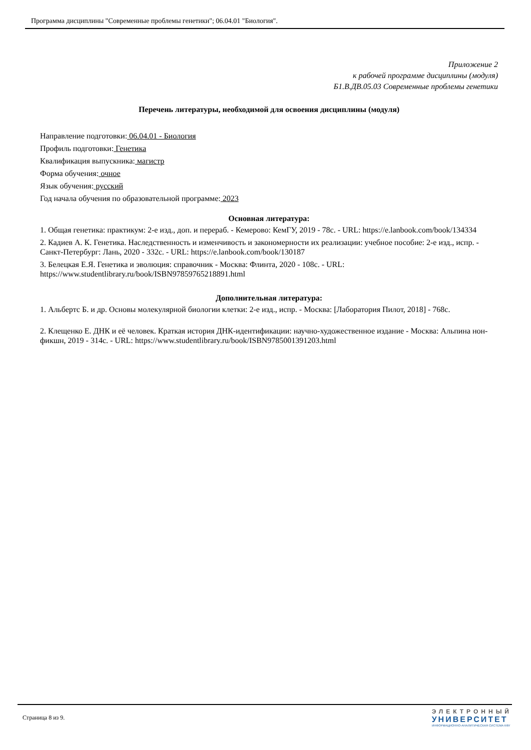Программа дисциплины "Современные проблемы генетики"; 06.04.01 "Биология".
Приложение 2
к рабочей программе дисциплины (модуля)
Б1.В.ДВ.05.03 Современные проблемы генетики
Перечень литературы, необходимой для освоения дисциплины (модуля)
Направление подготовки: 06.04.01 - Биология
Профиль подготовки: Генетика
Квалификация выпускника: магистр
Форма обучения: очное
Язык обучения: русский
Год начала обучения по образовательной программе: 2023
Основная литература:
1. Общая генетика: практикум: 2-е изд., доп. и перераб. - Кемерово: КемГУ, 2019 - 78с. - URL: https://e.lanbook.com/book/134334
2. Кадиев А. К. Генетика. Наследственность и изменчивость и закономерности их реализации: учебное пособие: 2-е изд., испр. - Санкт-Петербург: Лань, 2020 - 332с. - URL: https://e.lanbook.com/book/130187
3. Белецкая Е.Я. Генетика и эволюция: справочник - Москва: Флинта, 2020 - 108с. - URL: https://www.studentlibrary.ru/book/ISBN97859765218891.html
Дополнительная литература:
1. Альбертс Б. и др. Основы молекулярной биологии клетки: 2-е изд., испр. - Москва: [Лаборатория Пилот, 2018] - 768с.
2. Клещенко Е. ДНК и её человек. Краткая история ДНК-идентификации: научно-художественное издание - Москва: Альпина нон-фикшн, 2019 - 314с. - URL: https://www.studentlibrary.ru/book/ISBN9785001391203.html
Страница 8 из 9.
ЭЛЕКТРОННЫЙ
УНИВЕРСИТЕТ
ИНФОРМАЦИОННО-АНАЛИТИЧЕСКАЯ СИСТЕМА КФУ